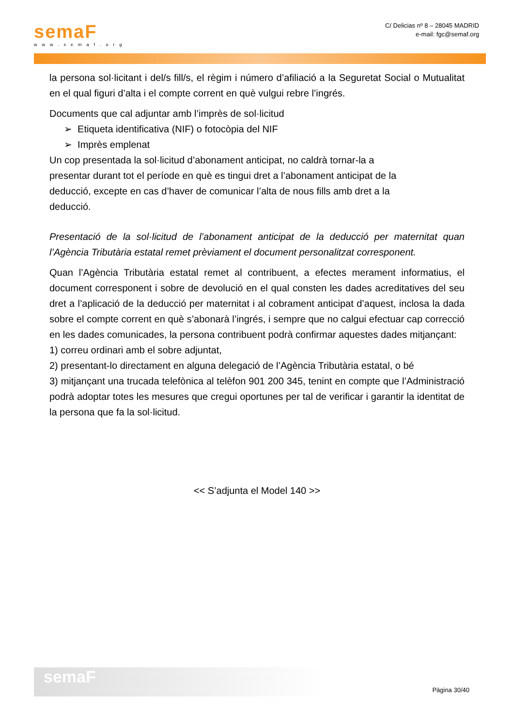semaF
www.semaf.org
C/ Delicias nº 8 – 28045 MADRID
e-mail: fgc@semaf.org
la persona sol·licitant i del/s fill/s, el règim i número d’afiliació a la Seguretat Social o Mutualitat en el qual figuri d’alta i el compte corrent en què vulgui rebre l’ingrés.
Documents que cal adjuntar amb l’imprès de sol·licitud
➢ Etiqueta identificativa (NIF) o fotocòpia del NIF
➢ Imprès emplenat
Un cop presentada la sol·licitud d’abonament anticipat, no caldrà tornar-la a presentar durant tot el període en què es tingui dret a l’abonament anticipat de la deducció, excepte en cas d’haver de comunicar l’alta de nous fills amb dret a la deducció.
Presentació de la sol·licitud de l’abonament anticipat de la deducció per maternitat quan l’Agència Tributària estatal remet prèviament el document personalitzat corresponent.
Quan l’Agència Tributària estatal remet al contribuent, a efectes merament informatius, el document corresponent i sobre de devolució en el qual consten les dades acreditatives del seu dret a l’aplicació de la deducció per maternitat i al cobrament anticipat d’aquest, inclosa la dada sobre el compte corrent en què s’abonarà l’ingrés, i sempre que no calgui efectuar cap correcció en les dades comunicades, la persona contribuent podrà confirmar aquestes dades mitjançant:
1) correu ordinari amb el sobre adjuntat,
2) presentant-lo directament en alguna delegació de l’Agència Tributària estatal, o bé
3) mitjançant una trucada telefònica al telèfon 901 200 345, tenint en compte que l’Administració podrà adoptar totes les mesures que cregui oportunes per tal de verificar i garantir la identitat de la persona que fa la sol·licitud.
<< S’adjunta el Model 140 >>
semaF
Pàgina 30/40